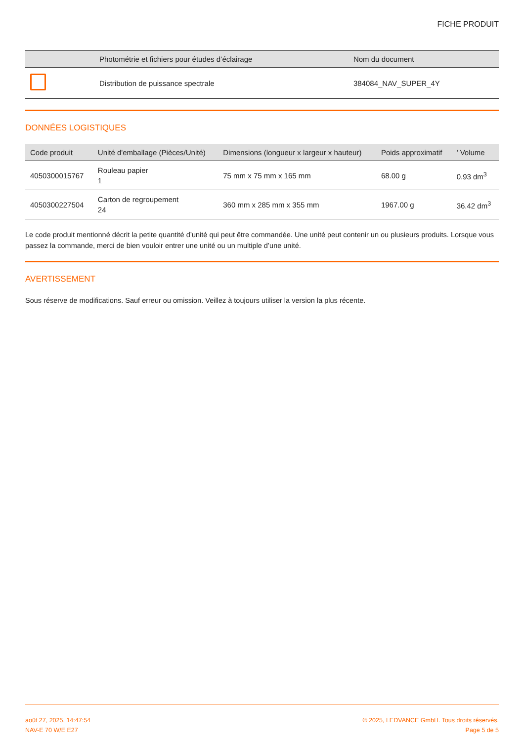FICHE PRODUIT
| | Photométrie et fichiers pour études d’éclairage | Nom du document |
| --- | --- | --- |
| | Distribution de puissance spectrale | 384084_NAV_SUPER_4Y |
DONNÉES LOGISTIQUES
| Code produit | Unité d'emballage (Pièces/Unité) | Dimensions (longueur x largeur x hauteur) | Poids approximatif | ' Volume |
| --- | --- | --- | --- | --- |
| 4050300015767 | Rouleau papier 1 | 75 mm x 75 mm x 165 mm | 68.00 g | 0.93 dm<sup>3</sup> |
| 4050300227504 | Carton de regroupement 24 | 360 mm x 285 mm x 355 mm | 1967.00 g | 36.42 dm<sup>3</sup> |
Le code produit mentionné décrit la petite quantité d’unité qui peut être commandée. Une unité peut contenir un ou plusieurs produits. Lorsque vous passez la commande, merci de bien vouloir entrer une unité ou un multiple d’une unité.
AVERTISSEMENT
Sous réserve de modifications. Sauf erreur ou omission. Veillez à toujours utiliser la version la plus récente.
août 27, 2025, 14:47:54
NAV-E 70 W/E E27
© 2025, LEDVANCE GmbH. Tous droits réservés.
Page 5 de 5